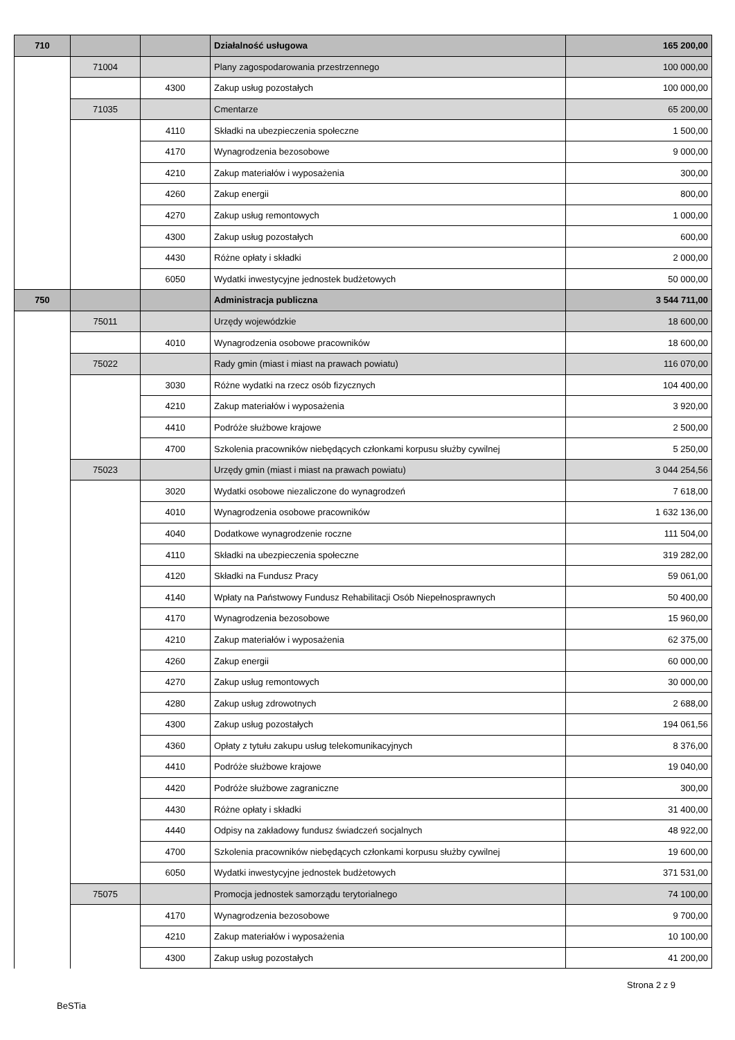| 710 | | | Działalność usługowa | 165 200,00 |
| | 71004 | | Plany zagospodarowania przestrzennego | 100 000,00 |
| | | 4300 | Zakup usług pozostałych | 100 000,00 |
| | 71035 | | Cmentarze | 65 200,00 |
| | | 4110 | Składki na ubezpieczenia społeczne | 1 500,00 |
| | | 4170 | Wynagrodzenia bezosobowe | 9 000,00 |
| | | 4210 | Zakup materiałów i wyposażenia | 300,00 |
| | | 4260 | Zakup energii | 800,00 |
| | | 4270 | Zakup usług remontowych | 1 000,00 |
| | | 4300 | Zakup usług pozostałych | 600,00 |
| | | 4430 | Różne opłaty i składki | 2 000,00 |
| | | 6050 | Wydatki inwestycyjne jednostek budżetowych | 50 000,00 |
| 750 | | | Administracja publiczna | 3 544 711,00 |
| | 75011 | | Urzędy wojewódzkie | 18 600,00 |
| | | 4010 | Wynagrodzenia osobowe pracowników | 18 600,00 |
| | 75022 | | Rady gmin (miast i miast na prawach powiatu) | 116 070,00 |
| | | 3030 | Różne wydatki na rzecz osób fizycznych | 104 400,00 |
| | | 4210 | Zakup materiałów i wyposażenia | 3 920,00 |
| | | 4410 | Podróże służbowe krajowe | 2 500,00 |
| | | 4700 | Szkolenia pracowników niebędących członkami korpusu służby cywilnej | 5 250,00 |
| | 75023 | | Urzędy gmin (miast i miast na prawach powiatu) | 3 044 254,56 |
| | | 3020 | Wydatki osobowe niezaliczone do wynagrodzeń | 7 618,00 |
| | | 4010 | Wynagrodzenia osobowe pracowników | 1 632 136,00 |
| | | 4040 | Dodatkowe wynagrodzenie roczne | 111 504,00 |
| | | 4110 | Składki na ubezpieczenia społeczne | 319 282,00 |
| | | 4120 | Składki na Fundusz Pracy | 59 061,00 |
| | | 4140 | Wpłaty na Państwowy Fundusz Rehabilitacji Osób Niepełnosprawnych | 50 400,00 |
| | | 4170 | Wynagrodzenia bezosobowe | 15 960,00 |
| | | 4210 | Zakup materiałów i wyposażenia | 62 375,00 |
| | | 4260 | Zakup energii | 60 000,00 |
| | | 4270 | Zakup usług remontowych | 30 000,00 |
| | | 4280 | Zakup usług zdrowotnych | 2 688,00 |
| | | 4300 | Zakup usług pozostałych | 194 061,56 |
| | | 4360 | Opłaty z tytułu zakupu usług telekomunikacyjnych | 8 376,00 |
| | | 4410 | Podróże służbowe krajowe | 19 040,00 |
| | | 4420 | Podróże służbowe zagraniczne | 300,00 |
| | | 4430 | Różne opłaty i składki | 31 400,00 |
| | | 4440 | Odpisy na zakładowy fundusz świadczeń socjalnych | 48 922,00 |
| | | 4700 | Szkolenia pracowników niebędących członkami korpusu służby cywilnej | 19 600,00 |
| | | 6050 | Wydatki inwestycyjne jednostek budżetowych | 371 531,00 |
| | 75075 | | Promocja jednostek samorządu terytorialnego | 74 100,00 |
| | | 4170 | Wynagrodzenia bezosobowe | 9 700,00 |
| | | 4210 | Zakup materiałów i wyposażenia | 10 100,00 |
| | | 4300 | Zakup usług pozostałych | 41 200,00 |
Strona 2 z 9
BeSTia